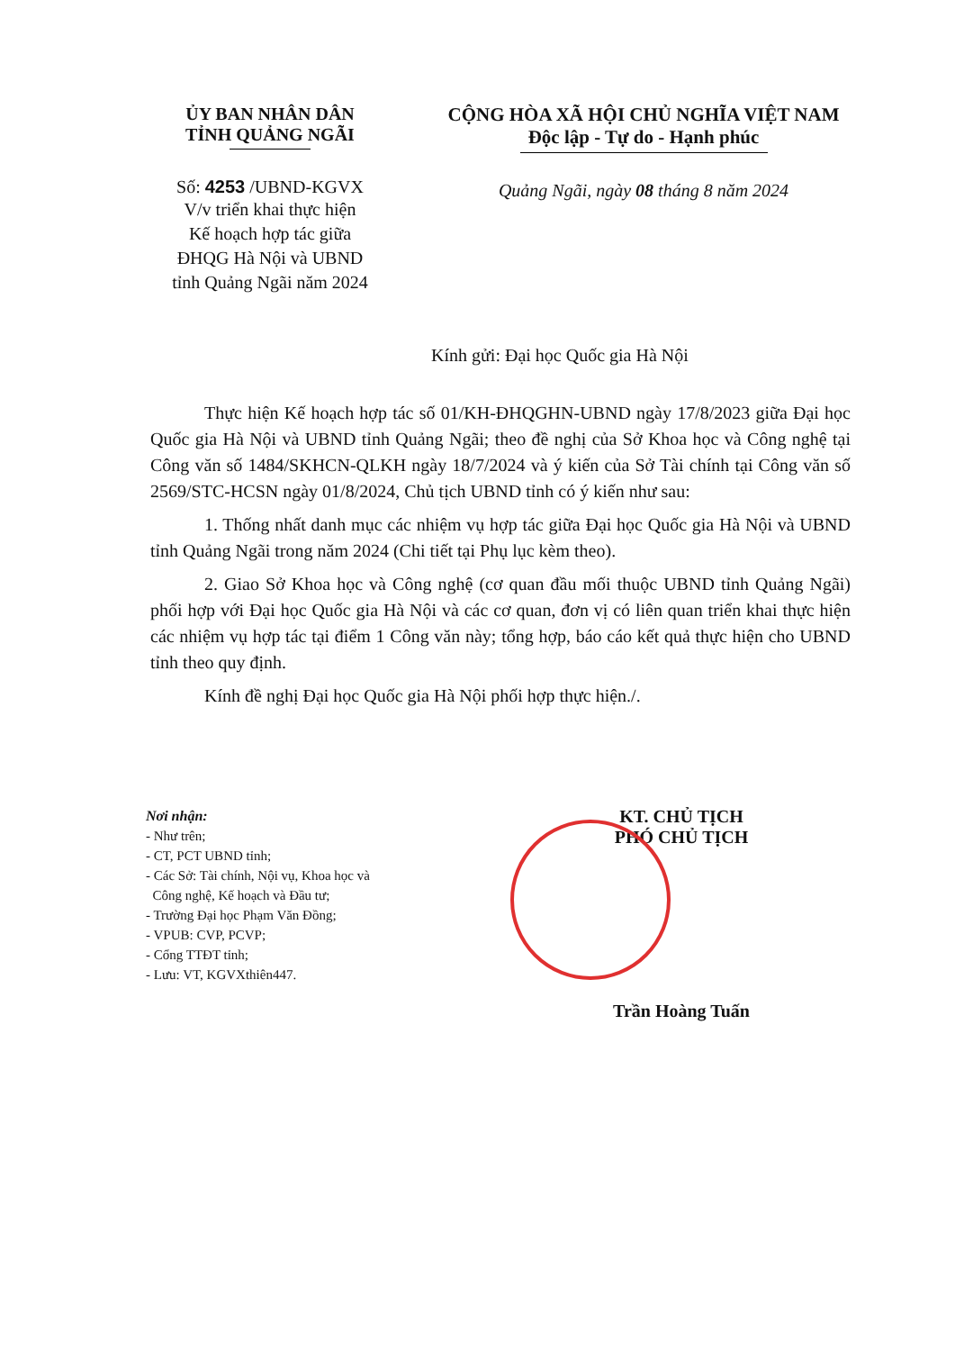ỦY BAN NHÂN DÂN
TỈNH QUẢNG NGÃI
Số: 4253 /UBND-KGVX
V/v triển khai thực hiện
Kế hoạch hợp tác giữa
ĐHQG Hà Nội và UBND
tỉnh Quảng Ngãi năm 2024
CỘNG HÒA XÃ HỘI CHỦ NGHĨA VIỆT NAM
Độc lập - Tự do - Hạnh phúc
Quảng Ngãi, ngày 08 tháng 8 năm 2024
Kính gửi: Đại học Quốc gia Hà Nội
Thực hiện Kế hoạch hợp tác số 01/KH-ĐHQGHN-UBND ngày 17/8/2023 giữa Đại học Quốc gia Hà Nội và UBND tỉnh Quảng Ngãi; theo đề nghị của Sở Khoa học và Công nghệ tại Công văn số 1484/SKHCN-QLKH ngày 18/7/2024 và ý kiến của Sở Tài chính tại Công văn số 2569/STC-HCSN ngày 01/8/2024, Chủ tịch UBND tỉnh có ý kiến như sau:
1. Thống nhất danh mục các nhiệm vụ hợp tác giữa Đại học Quốc gia Hà Nội và UBND tỉnh Quảng Ngãi trong năm 2024 (Chi tiết tại Phụ lục kèm theo).
2. Giao Sở Khoa học và Công nghệ (cơ quan đầu mối thuộc UBND tỉnh Quảng Ngãi) phối hợp với Đại học Quốc gia Hà Nội và các cơ quan, đơn vị có liên quan triển khai thực hiện các nhiệm vụ hợp tác tại điểm 1 Công văn này; tổng hợp, báo cáo kết quả thực hiện cho UBND tỉnh theo quy định.
Kính đề nghị Đại học Quốc gia Hà Nội phối hợp thực hiện./.
Nơi nhận:
- Như trên;
- CT, PCT UBND tỉnh;
- Các Sở: Tài chính, Nội vụ, Khoa học và
Công nghệ, Kế hoạch và Đầu tư;
- Trường Đại học Phạm Văn Đồng;
- VPUB: CVP, PCVP;
- Cổng TTĐT tỉnh;
- Lưu: VT, KGVXthiên447.
KT. CHỦ TỊCH
PHÓ CHỦ TỊCH
Trần Hoàng Tuấn